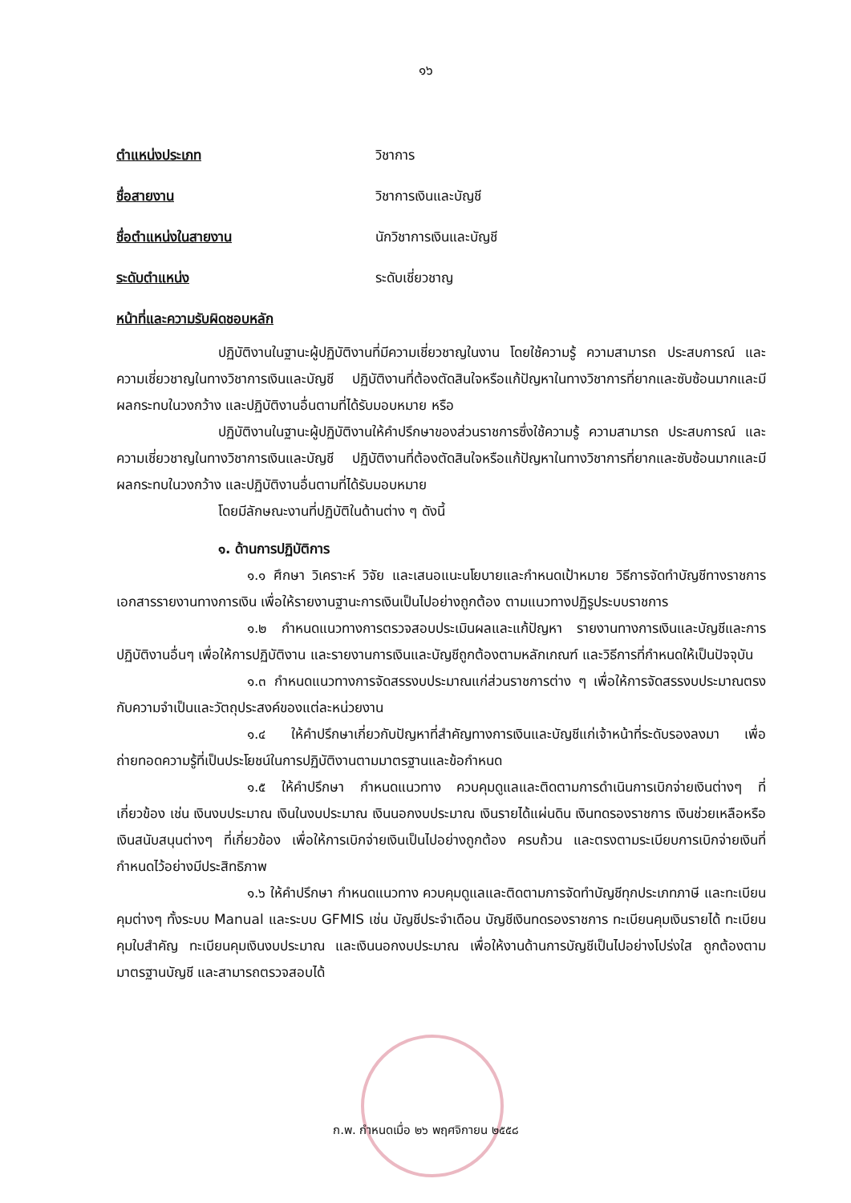๑๖
ตำแหน่งประเภท วิชาการ
ชื่อสายงาน วิชาการเงินและบัญชี
ชื่อตำแหน่งในสายงาน นักวิชาการเงินและบัญชี
ระดับตำแหน่ง ระดับเชี่ยวชาญ
หน้าที่และความรับผิดชอบหลัก
ปฏิบัติงานในฐานะผู้ปฏิบัติงานที่มีความเชี่ยวชาญในงาน โดยใช้ความรู้ ความสามารถ ประสบการณ์ และความเชี่ยวชาญในทางวิชาการเงินและบัญชี ปฏิบัติงานที่ต้องตัดสินใจหรือแก้ปัญหาในทางวิชาการที่ยากและซับซ้อนมากและมีผลกระทบในวงกว้าง และปฏิบัติงานอื่นตามที่ได้รับมอบหมาย หรือ
ปฏิบัติงานในฐานะผู้ปฏิบัติงานให้คำปรึกษาของส่วนราชการซึ่งใช้ความรู้ ความสามารถ ประสบการณ์ และความเชี่ยวชาญในทางวิชาการเงินและบัญชี ปฏิบัติงานที่ต้องตัดสินใจหรือแก้ปัญหาในทางวิชาการที่ยากและซับซ้อนมากและมีผลกระทบในวงกว้าง และปฏิบัติงานอื่นตามที่ได้รับมอบหมาย
โดยมีลักษณะงานที่ปฏิบัติในด้านต่าง ๆ ดังนี้
๑. ด้านการปฏิบัติการ
๑.๑ ศึกษา วิเคราะห์ วิจัย และเสนอแนะนโยบายและกำหนดเป้าหมาย วิธีการจัดทำบัญชีทางราชการ เอกสารรายงานทางการเงิน เพื่อให้รายงานฐานะการเงินเป็นไปอย่างถูกต้อง ตามแนวทางปฏิรูประบบราชการ
๑.๒ กำหนดแนวทางการตรวจสอบประเมินผลและแก้ปัญหา รายงานทางการเงินและบัญชีและการปฏิบัติงานอื่นๆ เพื่อให้การปฏิบัติงาน และรายงานการเงินและบัญชีถูกต้องตามหลักเกณฑ์ และวิธีการที่กำหนดให้เป็นปัจจุบัน
๑.๓ กำหนดแนวทางการจัดสรรงบประมาณแก่ส่วนราชการต่าง ๆ เพื่อให้การจัดสรรงบประมาณตรงกับความจำเป็นและวัตถุประสงค์ของแต่ละหน่วยงาน
๑.๔ ให้คำปรึกษาเกี่ยวกับปัญหาที่สำคัญทางการเงินและบัญชีแก่เจ้าหน้าที่ระดับรองลงมา เพื่อถ่ายทอดความรู้ที่เป็นประโยชน์ในการปฏิบัติงานตามมาตรฐานและข้อกำหนด
๑.๕ ให้คำปรึกษา กำหนดแนวทาง ควบคุมดูแลและติดตามการดำเนินการเบิกจ่ายเงินต่างๆ ที่เกี่ยวข้อง เช่น เงินงบประมาณ เงินในงบประมาณ เงินนอกงบประมาณ เงินรายได้แผ่นดิน เงินทดรองราชการ เงินช่วยเหลือหรือเงินสนับสนุนต่างๆ ที่เกี่ยวข้อง เพื่อให้การเบิกจ่ายเงินเป็นไปอย่างถูกต้อง ครบถ้วน และตรงตามระเบียบการเบิกจ่ายเงินที่กำหนดไว้อย่างมีประสิทธิภาพ
๑.๖ ให้คำปรึกษา กำหนดแนวทาง ควบคุมดูแลและติดตามการจัดทำบัญชีทุกประเภทภาษี และทะเบียนคุมต่างๆ ทั้งระบบ Manual และระบบ GFMIS เช่น บัญชีประจำเดือน บัญชีเงินทดรองราชการ ทะเบียนคุมเงินรายได้ ทะเบียนคุมใบสำคัญ ทะเบียนคุมเงินงบประมาณ และเงินนอกงบประมาณ เพื่อให้งานด้านการบัญชีเป็นไปอย่างโปร่งใส ถูกต้องตามมาตรฐานบัญชี และสามารถตรวจสอบได้
ก.พ. กำหนดเมื่อ ๒๖ พฤศจิกายน ๒๕๕๘